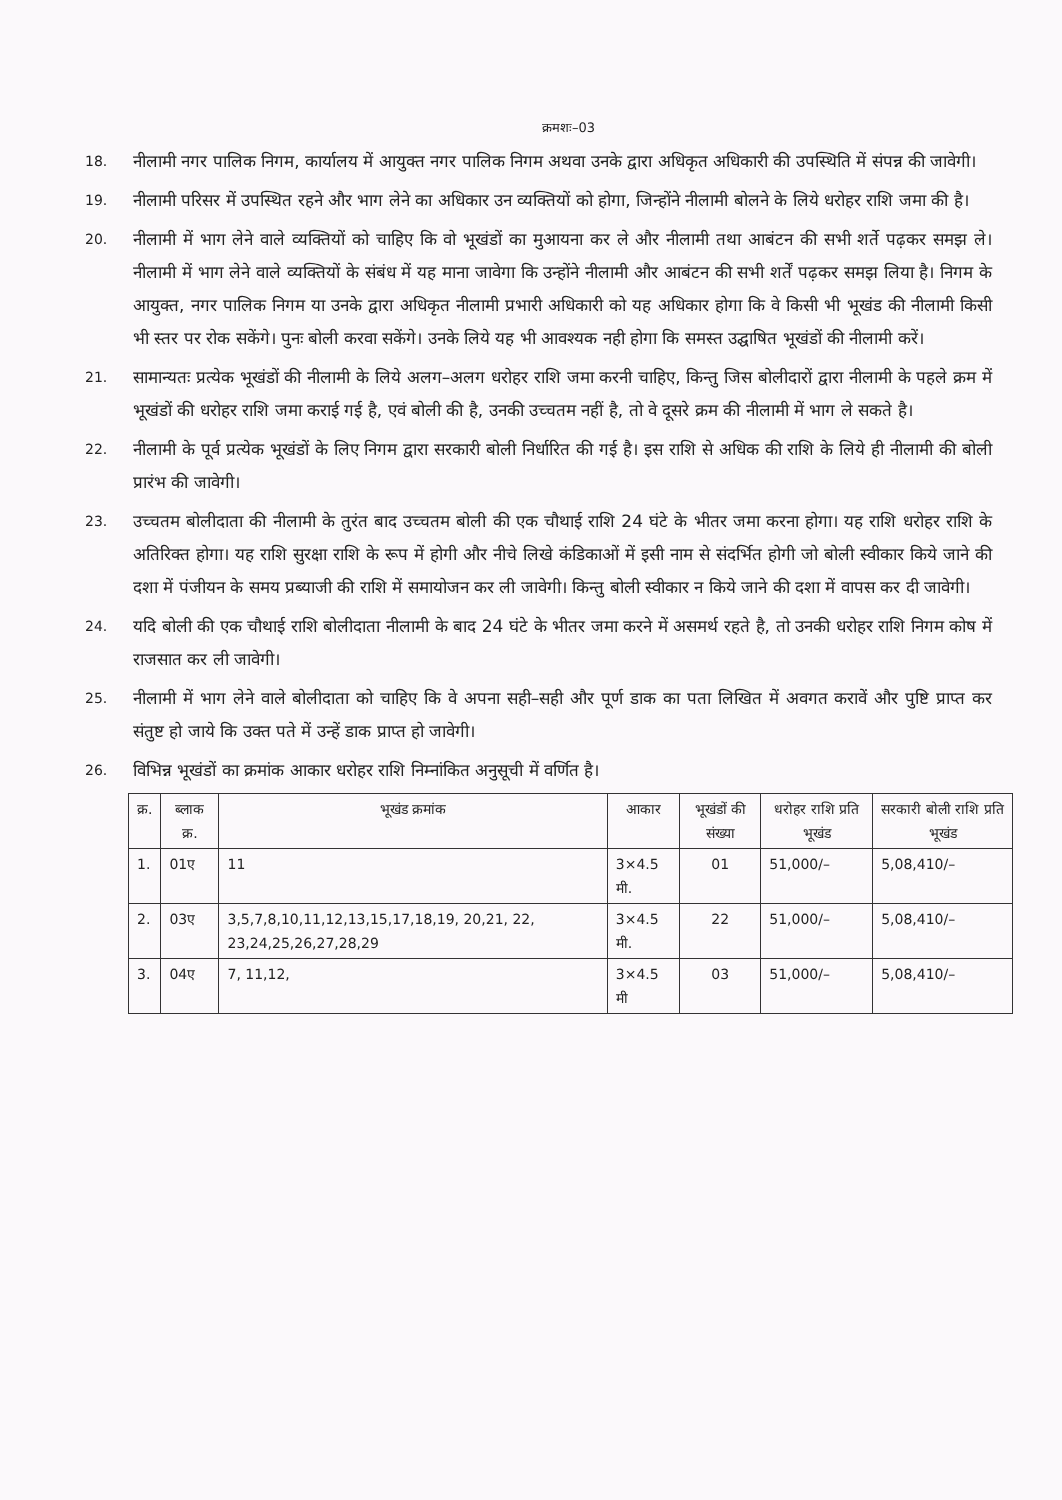क्रमशः–03
18.
नीलामी नगर पालिक निगम, कार्यालय में आयुक्त नगर पालिक निगम अथवा उनके द्वारा अधिकृत अधिकारी की उपस्थिति में संपन्न की जावेगी।
19.
नीलामी परिसर में उपस्थित रहने और भाग लेने का अधिकार उन व्यक्तियों को होगा, जिन्होंने नीलामी बोलने के लिये धरोहर राशि जमा की है।
20.
नीलामी में भाग लेने वाले व्यक्तियों को चाहिए कि वो भूखंडों का मुआयना कर ले और नीलामी तथा आबंटन की सभी शर्ते पढ़कर समझ ले। नीलामी में भाग लेने वाले व्यक्तियों के संबंध में यह माना जावेगा कि उन्होंने नीलामी और आबंटन की सभी शर्तें पढ़कर समझ लिया है। निगम के आयुक्त, नगर पालिक निगम या उनके द्वारा अधिकृत नीलामी प्रभारी अधिकारी को यह अधिकार होगा कि वे किसी भी भूखंड की नीलामी किसी भी स्तर पर रोक सकेंगे। पुनः बोली करवा सकेंगे। उनके लिये यह भी आवश्यक नही होगा कि समस्त उद्घाषित भूखंडों की नीलामी करें।
21.
सामान्यतः प्रत्येक भूखंडों की नीलामी के लिये अलग–अलग धरोहर राशि जमा करनी चाहिए, किन्तु जिस बोलीदारों द्वारा नीलामी के पहले क्रम में भूखंडों की धरोहर राशि जमा कराई गई है, एवं बोली की है, उनकी उच्चतम नहीं है, तो वे दूसरे क्रम की नीलामी में भाग ले सकते है।
22.
नीलामी के पूर्व प्रत्येक भूखंडों के लिए निगम द्वारा सरकारी बोली निर्धारित की गई है। इस राशि से अधिक की राशि के लिये ही नीलामी की बोली प्रारंभ की जावेगी।
23.
उच्चतम बोलीदाता की नीलामी के तुरंत बाद उच्चतम बोली की एक चौथाई राशि 24 घंटे के भीतर जमा करना होगा। यह राशि धरोहर राशि के अतिरिक्त होगा। यह राशि सुरक्षा राशि के रूप में होगी और नीचे लिखे कंडिकाओं में इसी नाम से संदर्भित होगी जो बोली स्वीकार किये जाने की दशा में पंजीयन के समय प्रब्याजी की राशि में समायोजन कर ली जावेगी। किन्तु बोली स्वीकार न किये जाने की दशा में वापस कर दी जावेगी।
24.
यदि बोली की एक चौथाई राशि बोलीदाता नीलामी के बाद 24 घंटे के भीतर जमा करने में असमर्थ रहते है, तो उनकी धरोहर राशि निगम कोष में राजसात कर ली जावेगी।
25.
नीलामी में भाग लेने वाले बोलीदाता को चाहिए कि वे अपना सही–सही और पूर्ण डाक का पता लिखित में अवगत करावें और पुष्टि प्राप्त कर संतुष्ट हो जाये कि उक्त पते में उन्हें डाक प्राप्त हो जावेगी।
26.
विभिन्न भूखंडों का क्रमांक आकार धरोहर राशि निम्नांकित अनुसूची में वर्णित है।
| क्र. | ब्लाक क्र. | भूखंड क्रमांक | आकार | भूखंडों की संख्या | धरोहर राशि प्रति भूखंड | सरकारी बोली राशि प्रति भूखंड |
| --- | --- | --- | --- | --- | --- | --- |
| 1. | 01ए | 11 | 3×4.5 मी. | 01 | 51,000/– | 5,08,410/– |
| 2. | 03ए | 3,5,7,8,10,11,12,13,15,17,18,19, 20,21, 22, 23,24,25,26,27,28,29 | 3×4.5 मी. | 22 | 51,000/– | 5,08,410/– |
| 3. | 04ए | 7, 11,12, | 3×4.5 मी | 03 | 51,000/– | 5,08,410/– |